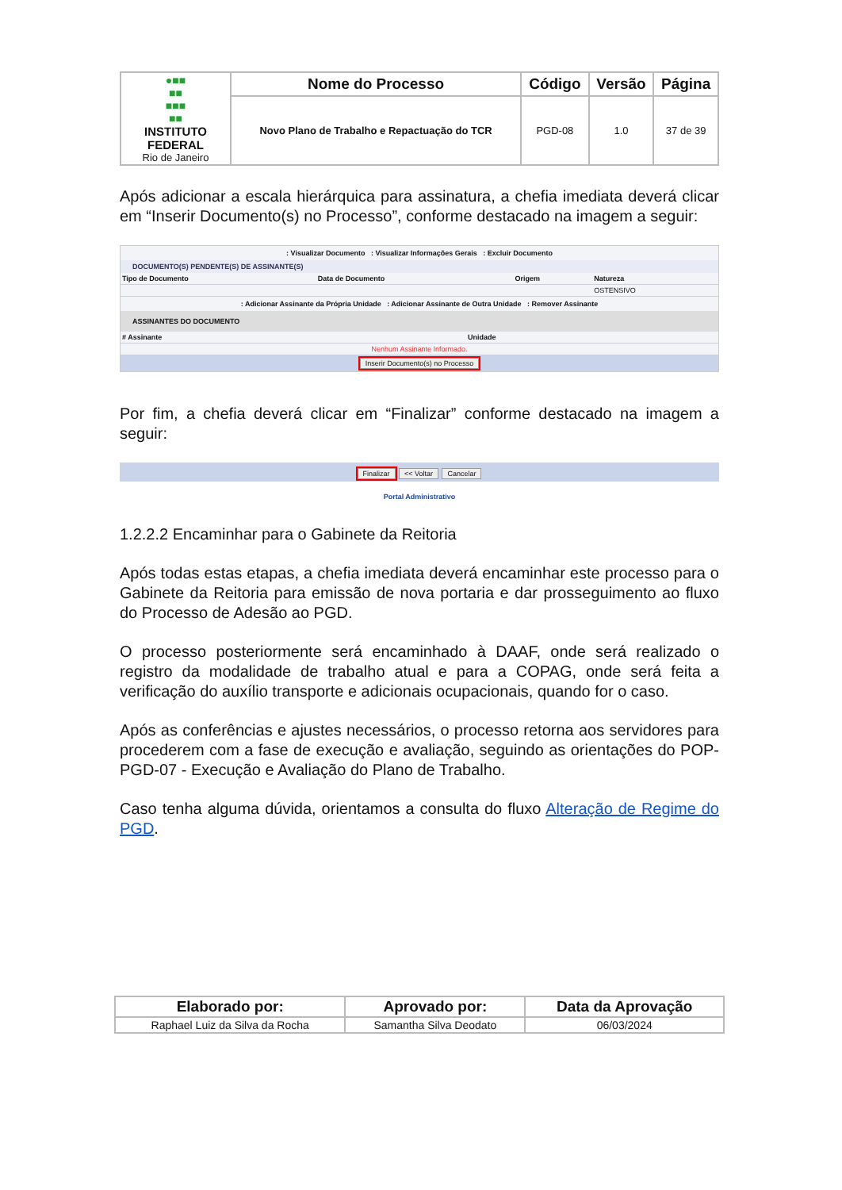| ●■■ ■■ ■■■ ■■ INSTITUTO FEDERAL Rio de Janeiro | Nome do Processo | Código | Versão | Página |
| | Novo Plano de Trabalho e Repactuação do TCR | PGD-08 | 1.0 | 37 de 39 |
Após adicionar a escala hierárquica para assinatura, a chefia imediata deverá clicar em “Inserir Documento(s) no Processo”, conforme destacado na imagem a seguir:
: Visualizar Documento : Visualizar Informações Gerais : Excluir Documento
DOCUMENTO(S) PENDENTE(S) DE ASSINANTE(S)
| Tipo de Documento | Data de Documento | Origem | Natureza |
| --- | --- | --- | --- |
| | | | OSTENSIVO |
: Adicionar Assinante da Própria Unidade : Adicionar Assinante de Outra Unidade : Remover Assinante
ASSINANTES DO DOCUMENTO
| # Assinante | Unidade |
| --- | --- |
| Nenhum Assinante Informado. | |
Inserir Documento(s) no Processo
Por fim, a chefia deverá clicar em “Finalizar” conforme destacado na imagem a seguir:
Finalizar << Voltar Cancelar
Portal Administrativo
1.2.2.2 Encaminhar para o Gabinete da Reitoria
Após todas estas etapas, a chefia imediata deverá encaminhar este processo para o Gabinete da Reitoria para emissão de nova portaria e dar prosseguimento ao fluxo do Processo de Adesão ao PGD.
O processo posteriormente será encaminhado à DAAF, onde será realizado o registro da modalidade de trabalho atual e para a COPAG, onde será feita a verificação do auxílio transporte e adicionais ocupacionais, quando for o caso.
Após as conferências e ajustes necessários, o processo retorna aos servidores para procederem com a fase de execução e avaliação, seguindo as orientações do POP-PGD-07 - Execução e Avaliação do Plano de Trabalho.
Caso tenha alguma dúvida, orientamos a consulta do fluxo Alteração de Regime do PGD.
| Elaborado por: | Aprovado por: | Data da Aprovação |
| --- | --- | --- |
| Raphael Luiz da Silva da Rocha | Samantha Silva Deodato | 06/03/2024 |